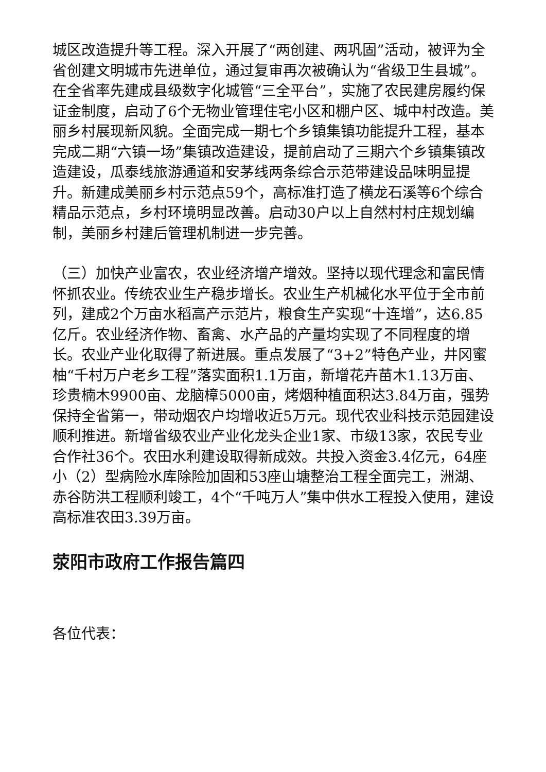城区改造提升等工程。深入开展了“两创建、两巩固”活动，被评为全省创建文明城市先进单位，通过复审再次被确认为“省级卫生县城”。在全省率先建成县级数字化城管“三全平台”，实施了农民建房履约保证金制度，启动了6个无物业管理住宅小区和棚户区、城中村改造。美丽乡村展现新风貌。全面完成一期七个乡镇集镇功能提升工程，基本完成二期“六镇一场”集镇改造建设，提前启动了三期六个乡镇集镇改造建设，瓜泰线旅游通道和安茅线两条综合示范带建设品味明显提升。新建成美丽乡村示范点59个，高标准打造了横龙石溪等6个综合精品示范点，乡村环境明显改善。启动30户以上自然村村庄规划编制，美丽乡村建后管理机制进一步完善。
（三）加快产业富农，农业经济增产增效。坚持以现代理念和富民情怀抓农业。传统农业生产稳步增长。农业生产机械化水平位于全市前列，建成2个万亩水稻高产示范片，粮食生产实现“十连增”，达6.85亿斤。农业经济作物、畜禽、水产品的产量均实现了不同程度的增长。农业产业化取得了新进展。重点发展了“3+2”特色产业，井冈蜜柚“千村万户老乡工程”落实面积1.1万亩，新增花卉苗木1.13万亩、珍贵楠木9900亩、龙脑樟5000亩，烤烟种植面积达3.84万亩，强势保持全省第一，带动烟农户均增收近5万元。现代农业科技示范园建设顺利推进。新增省级农业产业化龙头企业1家、市级13家，农民专业合作社36个。农田水利建设取得新成效。共投入资金3.4亿元，64座小（2）型病险水库除险加固和53座山塘整治工程全面完工，洲湖、赤谷防洪工程顺利竣工，4个“千吨万人”集中供水工程投入使用，建设高标准农田3.39万亩。
荥阳市政府工作报告篇四
各位代表：